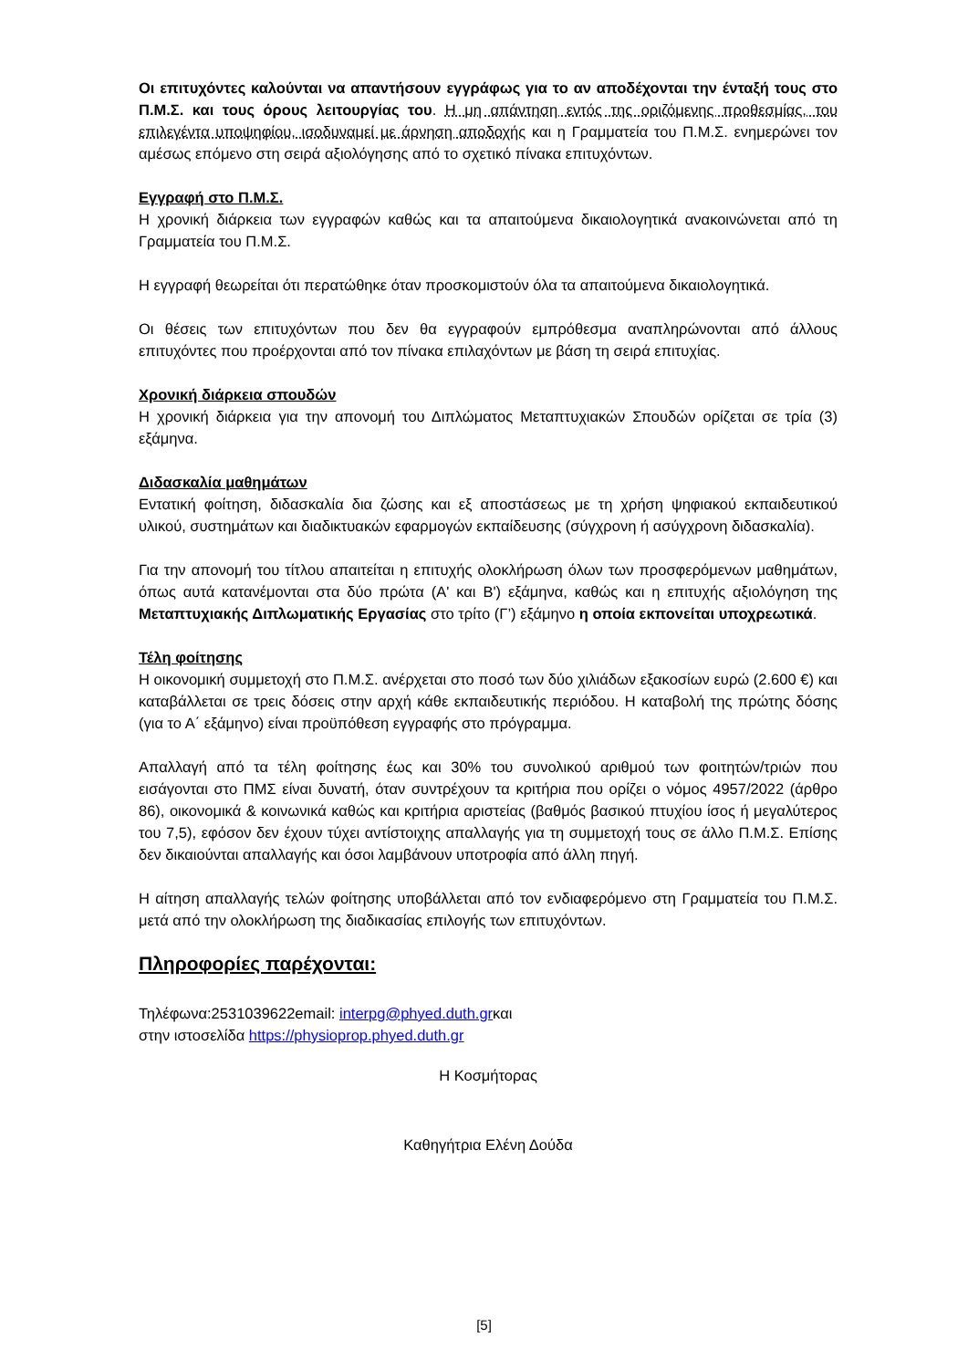Οι επιτυχόντες καλούνται να απαντήσουν εγγράφως για το αν αποδέχονται την ένταξή τους στο Π.Μ.Σ. και τους όρους λειτουργίας του. Η μη απάντηση εντός της οριζόμενης προθεσμίας, του επιλεγέντα υποψηφίου, ισοδυναμεί με άρνηση αποδοχής και η Γραμματεία του Π.Μ.Σ. ενημερώνει τον αμέσως επόμενο στη σειρά αξιολόγησης από το σχετικό πίνακα επιτυχόντων.
Εγγραφή στο Π.Μ.Σ.
Η χρονική διάρκεια των εγγραφών καθώς και τα απαιτούμενα δικαιολογητικά ανακοινώνεται από τη Γραμματεία του Π.Μ.Σ.
Η εγγραφή θεωρείται ότι περατώθηκε όταν προσκομιστούν όλα τα απαιτούμενα δικαιολογητικά.
Οι θέσεις των επιτυχόντων που δεν θα εγγραφούν εμπρόθεσμα αναπληρώνονται από άλλους επιτυχόντες που προέρχονται από τον πίνακα επιλαχόντων με βάση τη σειρά επιτυχίας.
Χρονική διάρκεια σπουδών
Η χρονική διάρκεια για την απονομή του Διπλώματος Μεταπτυχιακών Σπουδών ορίζεται σε τρία (3) εξάμηνα.
Διδασκαλία μαθημάτων
Εντατική φοίτηση, διδασκαλία δια ζώσης και εξ αποστάσεως με τη χρήση ψηφιακού εκπαιδευτικού υλικού, συστημάτων και διαδικτυακών εφαρμογών εκπαίδευσης (σύγχρονη ή ασύγχρονη διδασκαλία).
Για την απονομή του τίτλου απαιτείται η επιτυχής ολοκλήρωση όλων των προσφερόμενων μαθημάτων, όπως αυτά κατανέμονται στα δύο πρώτα (Α' και Β') εξάμηνα, καθώς και η επιτυχής αξιολόγηση της Μεταπτυχιακής Διπλωματικής Εργασίας στο τρίτο (Γ’) εξάμηνο η οποία εκπονείται υποχρεωτικά.
Τέλη φοίτησης
Η οικονομική συμμετοχή στο Π.Μ.Σ. ανέρχεται στο ποσό των δύο χιλιάδων εξακοσίων ευρώ (2.600 €) και καταβάλλεται σε τρεις δόσεις στην αρχή κάθε εκπαιδευτικής περιόδου. Η καταβολή της πρώτης δόσης (για το Α΄ εξάμηνο) είναι προϋπόθεση εγγραφής στο πρόγραμμα.
Απαλλαγή από τα τέλη φοίτησης έως και 30% του συνολικού αριθμού των φοιτητών/τριών που εισάγονται στο ΠΜΣ είναι δυνατή, όταν συντρέχουν τα κριτήρια που ορίζει ο νόμος 4957/2022 (άρθρο 86), οικονομικά & κοινωνικά καθώς και κριτήρια αριστείας (βαθμός βασικού πτυχίου ίσος ή μεγαλύτερος του 7,5), εφόσον δεν έχουν τύχει αντίστοιχης απαλλαγής για τη συμμετοχή τους σε άλλο Π.Μ.Σ. Επίσης δεν δικαιούνται απαλλαγής και όσοι λαμβάνουν υποτροφία από άλλη πηγή.
Η αίτηση απαλλαγής τελών φοίτησης υποβάλλεται από τον ενδιαφερόμενο στη Γραμματεία του Π.Μ.Σ. μετά από την ολοκλήρωση της διαδικασίας επιλογής των επιτυχόντων.
Πληροφορίες παρέχονται:
Τηλέφωνα:2531039622email: interpg@phyed.duth.grκαι
στην ιστοσελίδα https://physioprop.phyed.duth.gr
Η Κοσμήτορας
Καθηγήτρια Ελένη Δούδα
[5]